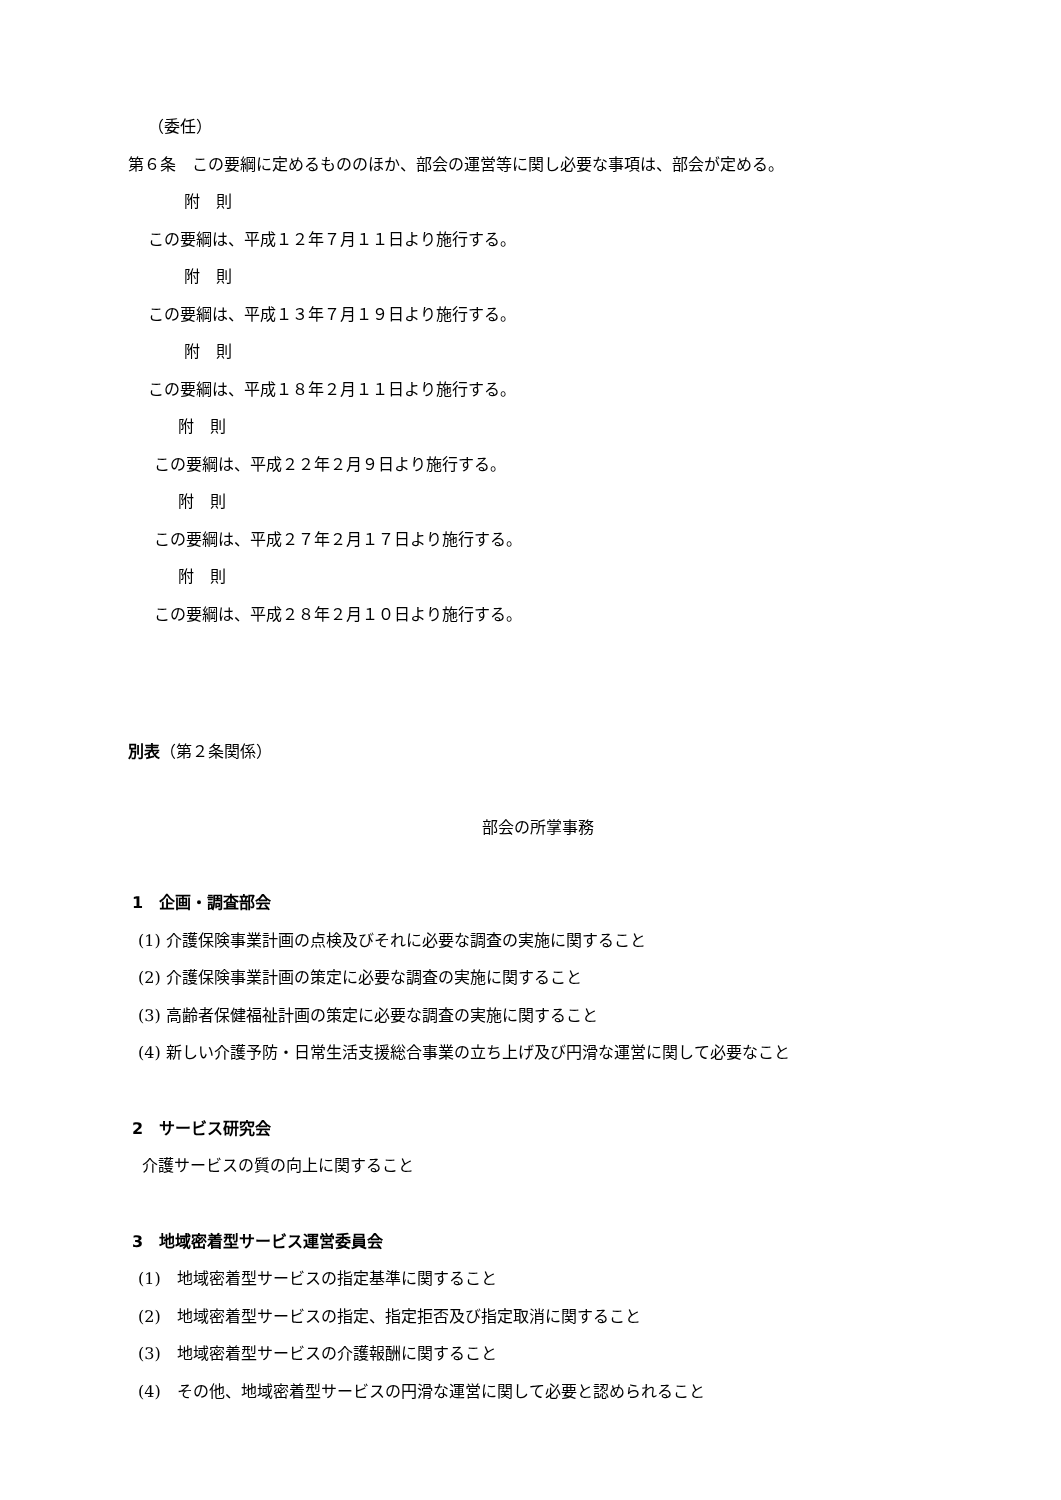（委任）
第６条　この要綱に定めるもののほか、部会の運営等に関し必要な事項は、部会が定める。
附　則
この要綱は、平成１２年７月１１日より施行する。
附　則
この要綱は、平成１３年７月１９日より施行する。
附　則
この要綱は、平成１８年２月１１日より施行する。
附　則
この要綱は、平成２２年２月９日より施行する。
附　則
この要綱は、平成２７年２月１７日より施行する。
附　則
この要綱は、平成２８年２月１０日より施行する。
別表（第２条関係）
部会の所掌事務
1　企画・調査部会
(1) 介護保険事業計画の点検及びそれに必要な調査の実施に関すること
(2) 介護保険事業計画の策定に必要な調査の実施に関すること
(3) 高齢者保健福祉計画の策定に必要な調査の実施に関すること
(4) 新しい介護予防・日常生活支援総合事業の立ち上げ及び円滑な運営に関して必要なこと
2　サービス研究会
介護サービスの質の向上に関すること
3　地域密着型サービス運営委員会
(1)　地域密着型サービスの指定基準に関すること
(2)　地域密着型サービスの指定、指定拒否及び指定取消に関すること
(3)　地域密着型サービスの介護報酬に関すること
(4)　その他、地域密着型サービスの円滑な運営に関して必要と認められること